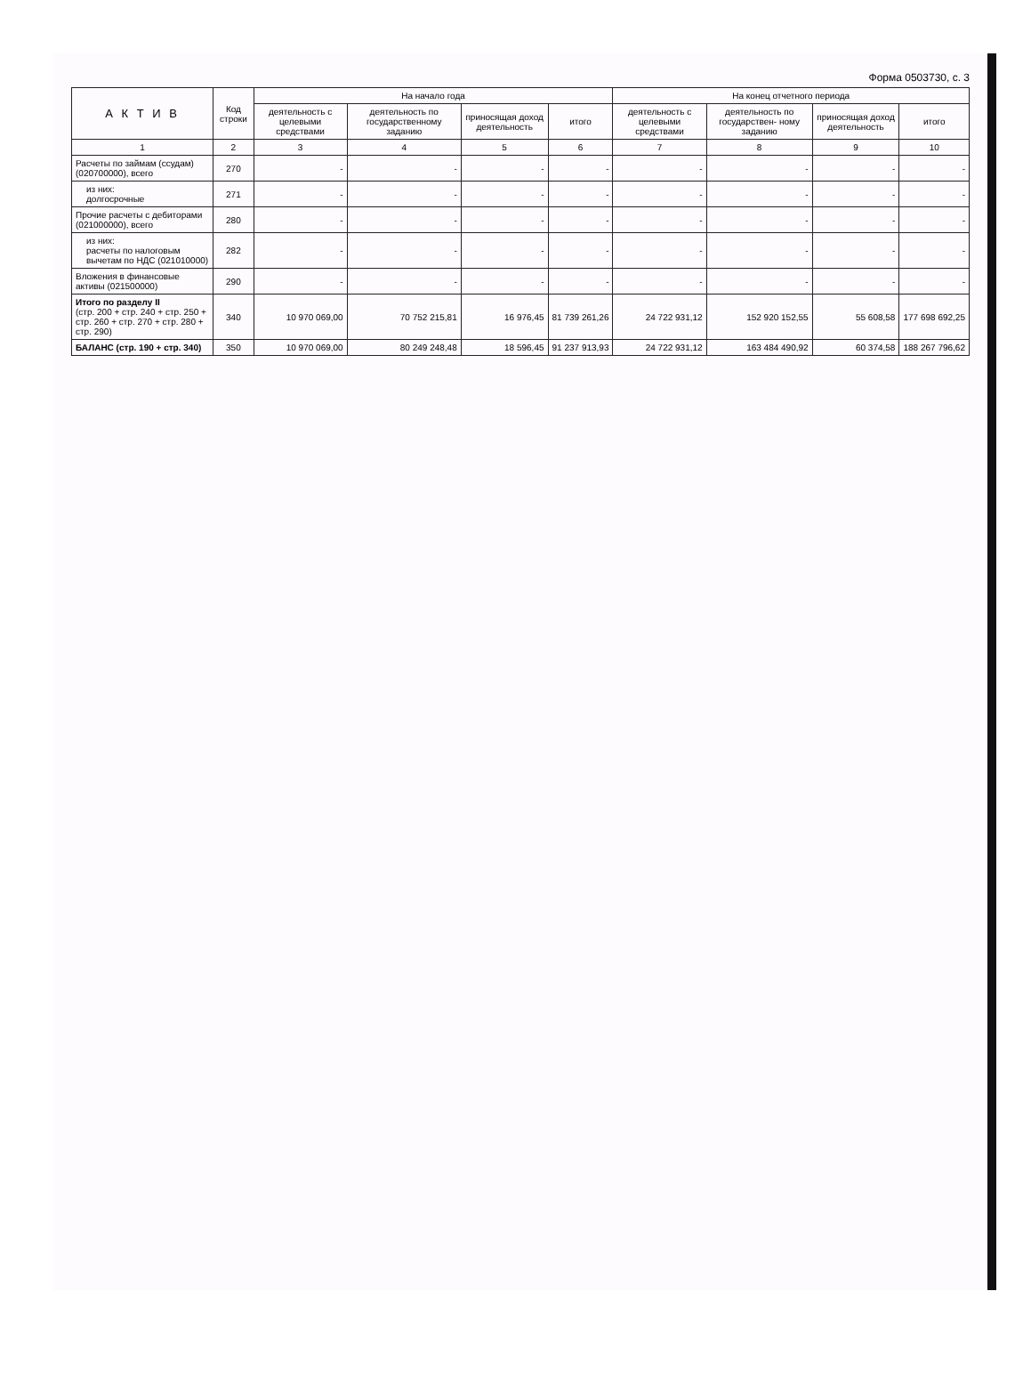Форма 0503730, с. 3
| А К Т И В | Код строки | На начало года | | | | На конец отчетного периода | | | |
| --- | --- | --- | --- | --- | --- | --- | --- | --- | --- |
| | | деятельность с целевыми средствами | деятельность по государственному заданию | приносящая доход деятельность | итого | деятельность с целевыми средствами | деятельность по государствен- ному заданию | приносящая доход деятельность | итого |
| 1 | 2 | 3 | 4 | 5 | 6 | 7 | 8 | 9 | 10 |
| Расчеты по займам (ссудам) (020700000), всего | 270 | - | - | - | - | - | - | - | - |
| из них: долгосрочные | 271 | - | - | - | - | - | - | - | - |
| Прочие расчеты с дебиторами (021000000), всего | 280 | - | - | - | - | - | - | - | - |
| из них: расчеты по налоговым вычетам по НДС (021010000) | 282 | - | - | - | - | - | - | - | - |
| Вложения в финансовые активы (021500000) | 290 | - | - | - | - | - | - | - | - |
| Итого по разделу II (стр. 200 + стр. 240 + стр. 250 + стр. 260 + стр. 270 + стр. 280 + стр. 290) | 340 | 10 970 069,00 | 70 752 215,81 | 16 976,45 | 81 739 261,26 | 24 722 931,12 | 152 920 152,55 | 55 608,58 | 177 698 692,25 |
| БАЛАНС (стр. 190 + стр. 340) | 350 | 10 970 069,00 | 80 249 248,48 | 18 596,45 | 91 237 913,93 | 24 722 931,12 | 163 484 490,92 | 60 374,58 | 188 267 796,62 |